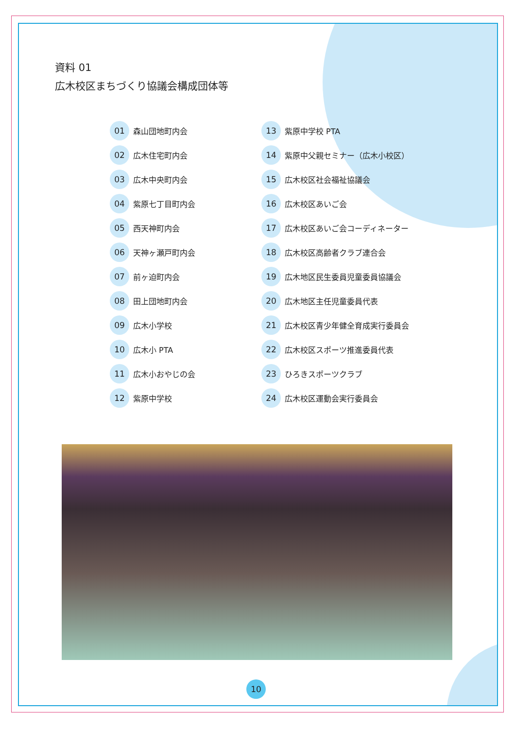資料 01
広木校区まちづくり協議会構成団体等
01 森山団地町内会
02 広木住宅町内会
03 広木中央町内会
04 紫原七丁目町内会
05 西天神町内会
06 天神ヶ瀬戸町内会
07 前ヶ迫町内会
08 田上団地町内会
09 広木小学校
10 広木小 PTA
11 広木小おやじの会
12 紫原中学校
13 紫原中学校 PTA
14 紫原中父親セミナー（広木小校区）
15 広木校区社会福祉協議会
16 広木校区あいご会
17 広木校区あいご会コーディネーター
18 広木校区高齢者クラブ連合会
19 広木地区民生委員児童委員協議会
20 広木地区主任児童委員代表
21 広木校区青少年健全育成実行委員会
22 広木校区スポーツ推進委員代表
23 ひろきスポーツクラブ
24 広木校区運動会実行委員会
10